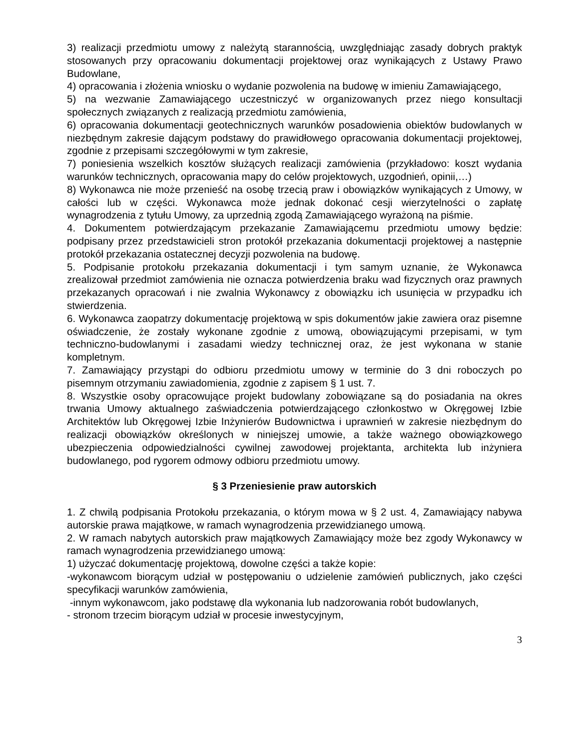3) realizacji przedmiotu umowy z należytą starannością, uwzględniając zasady dobrych praktyk stosowanych przy opracowaniu dokumentacji projektowej oraz wynikających z Ustawy Prawo Budowlane,
4) opracowania i złożenia wniosku o wydanie pozwolenia na budowę w imieniu Zamawiającego,
5) na wezwanie Zamawiającego uczestniczyć w organizowanych przez niego konsultacji społecznych związanych z realizacją przedmiotu zamówienia,
6) opracowania dokumentacji geotechnicznych warunków posadowienia obiektów budowlanych w niezbędnym zakresie dającym podstawy do prawidłowego opracowania dokumentacji projektowej, zgodnie z przepisami szczegółowymi w tym zakresie,
7) poniesienia wszelkich kosztów służących realizacji zamówienia (przykładowo: koszt wydania warunków technicznych, opracowania mapy do celów projektowych, uzgodnień, opinii,…)
8) Wykonawca nie może przenieść na osobę trzecią praw i obowiązków wynikających z Umowy, w całości lub w części. Wykonawca może jednak dokonać cesji wierzytelności o zapłatę wynagrodzenia z tytułu Umowy, za uprzednią zgodą Zamawiającego wyrażoną na piśmie.
4. Dokumentem potwierdzającym przekazanie Zamawiającemu przedmiotu umowy będzie: podpisany przez przedstawicieli stron protokół przekazania dokumentacji projektowej a następnie protokół przekazania ostatecznej decyzji pozwolenia na budowę.
5. Podpisanie protokołu przekazania dokumentacji i tym samym uznanie, że Wykonawca zrealizował przedmiot zamówienia nie oznacza potwierdzenia braku wad fizycznych oraz prawnych przekazanych opracowań i nie zwalnia Wykonawcy z obowiązku ich usunięcia w przypadku ich stwierdzenia.
6. Wykonawca zaopatrzy dokumentację projektową w spis dokumentów jakie zawiera oraz pisemne oświadczenie, że zostały wykonane zgodnie z umową, obowiązującymi przepisami, w tym techniczno-budowlanymi i zasadami wiedzy technicznej oraz, że jest wykonana w stanie kompletnym.
7. Zamawiający przystąpi do odbioru przedmiotu umowy w terminie do 3 dni roboczych po pisemnym otrzymaniu zawiadomienia, zgodnie z zapisem § 1 ust. 7.
8. Wszystkie osoby opracowujące projekt budowlany zobowiązane są do posiadania na okres trwania Umowy aktualnego zaświadczenia potwierdzającego członkostwo w Okręgowej Izbie Architektów lub Okręgowej Izbie Inżynierów Budownictwa i uprawnień w zakresie niezbędnym do realizacji obowiązków określonych w niniejszej umowie, a także ważnego obowiązkowego ubezpieczenia odpowiedzialności cywilnej zawodowej projektanta, architekta lub inżyniera budowlanego, pod rygorem odmowy odbioru przedmiotu umowy.
§ 3 Przeniesienie praw autorskich
1. Z chwilą podpisania Protokołu przekazania, o którym mowa w § 2 ust. 4, Zamawiający nabywa autorskie prawa majątkowe, w ramach wynagrodzenia przewidzianego umową.
2. W ramach nabytych autorskich praw majątkowych Zamawiający może bez zgody Wykonawcy w ramach wynagrodzenia przewidzianego umową:
1) użyczać dokumentację projektową, dowolne części a także kopie:
-wykonawcom biorącym udział w postępowaniu o udzielenie zamówień publicznych, jako części specyfikacji warunków zamówienia,
-innym wykonawcom, jako podstawę dla wykonania lub nadzorowania robót budowlanych,
- stronom trzecim biorącym udział w procesie inwestycyjnym,
3